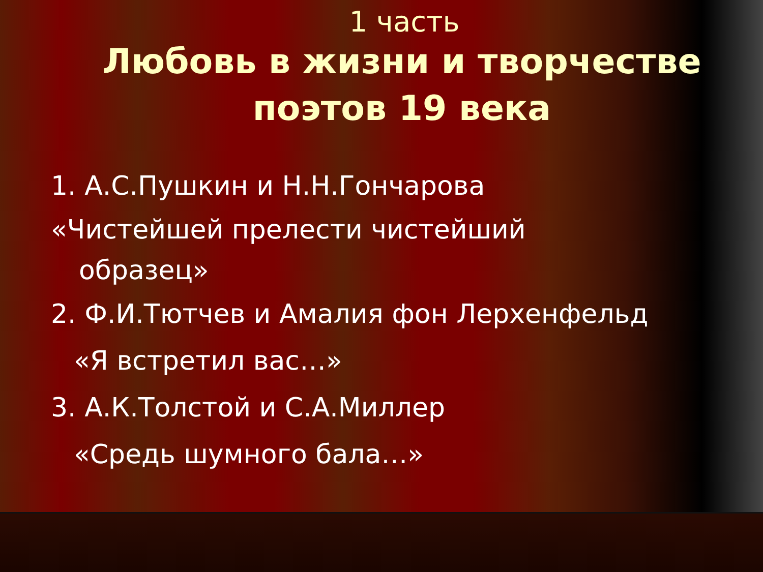1 часть
Любовь в жизни и творчестве
поэтов 19 века
1. А.С.Пушкин и Н.Н.Гончарова
«Чистейшей прелести чистейший
образец»
2. Ф.И.Тютчев и Амалия фон Лерхенфельд
«Я встретил вас…»
3. А.К.Толстой и С.А.Миллер
«Средь шумного бала…»